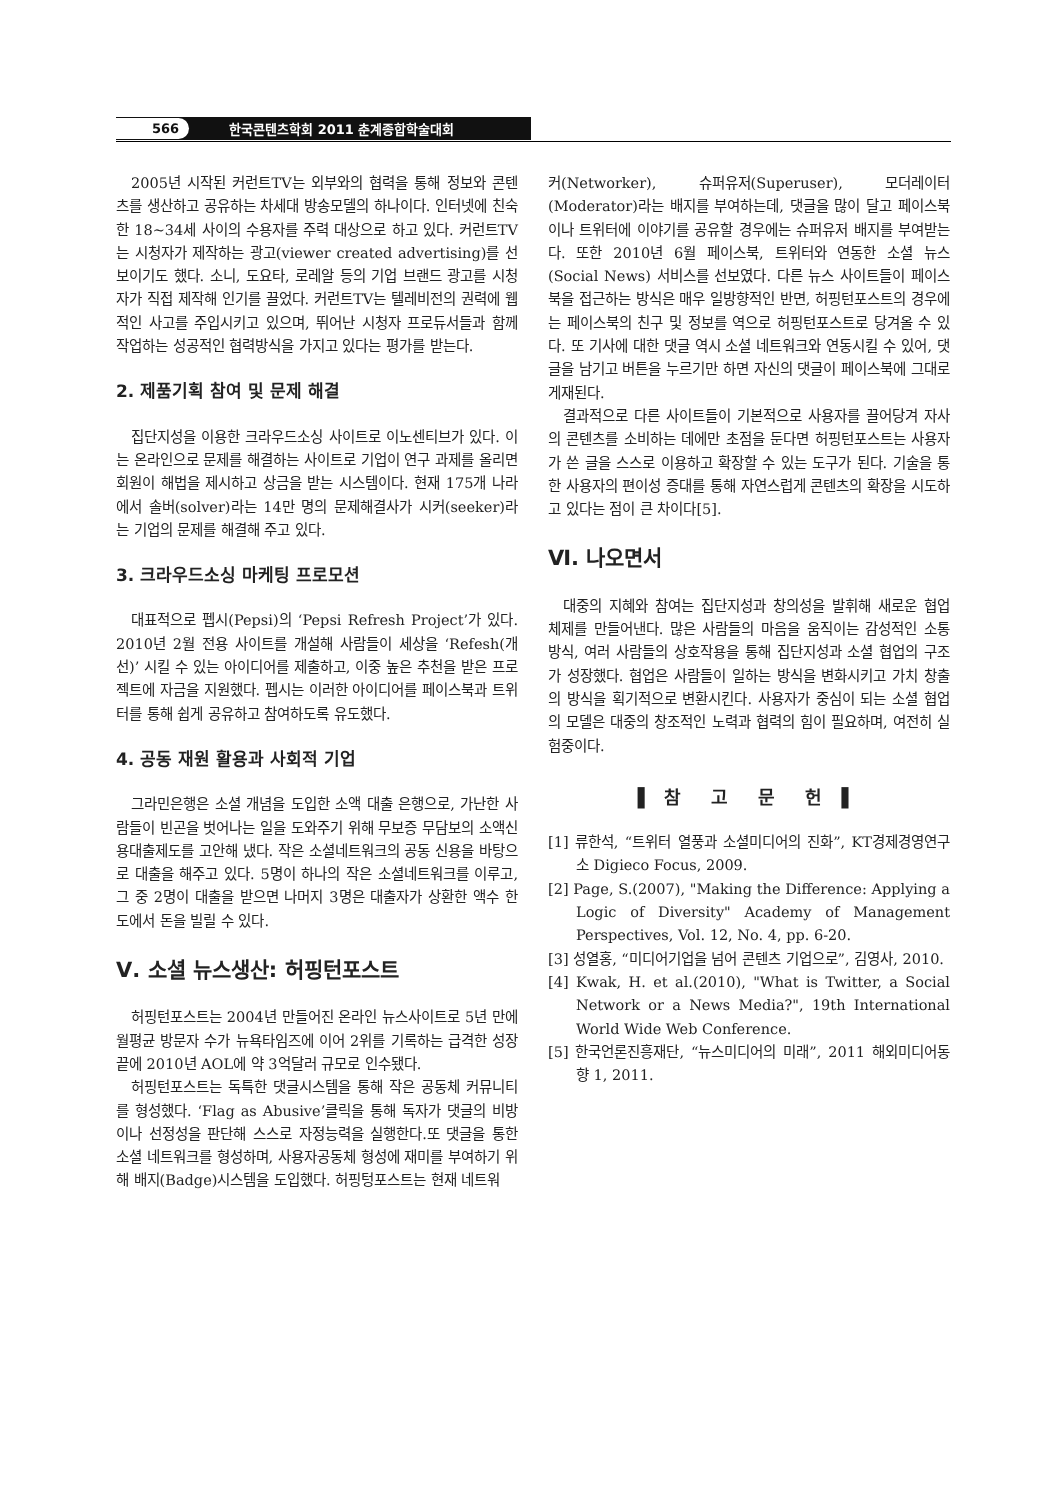566 한국콘텐츠학회 2011 춘계종합학술대회
2005년 시작된 커런트TV는 외부와의 협력을 통해 정보와 콘텐츠를 생산하고 공유하는 차세대 방송모델의 하나이다. 인터넷에 친숙한 18~34세 사이의 수용자를 주력 대상으로 하고 있다. 커런트TV는 시청자가 제작하는 광고(viewer created advertising)를 선보이기도 했다. 소니, 도요타, 로레알 등의 기업 브랜드 광고를 시청자가 직접 제작해 인기를 끌었다. 커런트TV는 텔레비전의 권력에 웹적인 사고를 주입시키고 있으며, 뛰어난 시청자 프로듀서들과 함께 작업하는 성공적인 협력방식을 가지고 있다는 평가를 받는다.
2. 제품기획 참여 및 문제 해결
집단지성을 이용한 크라우드소싱 사이트로 이노센티브가 있다. 이는 온라인으로 문제를 해결하는 사이트로 기업이 연구 과제를 올리면 회원이 해법을 제시하고 상금을 받는 시스템이다. 현재 175개 나라에서 솔버(solver)라는 14만 명의 문제해결사가 시커(seeker)라는 기업의 문제를 해결해 주고 있다.
3. 크라우드소싱 마케팅 프로모션
대표적으로 펩시(Pepsi)의 ‘Pepsi Refresh Project’가 있다. 2010년 2월 전용 사이트를 개설해 사람들이 세상을 ‘Refesh(개선)’ 시킬 수 있는 아이디어를 제출하고, 이중 높은 추천을 받은 프로젝트에 자금을 지원했다. 펩시는 이러한 아이디어를 페이스북과 트위터를 통해 쉽게 공유하고 참여하도록 유도했다.
4. 공동 재원 활용과 사회적 기업
그라민은행은 소셜 개념을 도입한 소액 대출 은행으로, 가난한 사람들이 빈곤을 벗어나는 일을 도와주기 위해 무보증 무담보의 소액신용대출제도를 고안해 냈다. 작은 소셜네트워크의 공동 신용을 바탕으로 대출을 해주고 있다. 5명이 하나의 작은 소셜네트워크를 이루고, 그 중 2명이 대출을 받으면 나머지 3명은 대출자가 상환한 액수 한도에서 돈을 빌릴 수 있다.
Ⅴ. 소셜 뉴스생산: 허핑턴포스트
허핑턴포스트는 2004년 만들어진 온라인 뉴스사이트로 5년 만에 월평균 방문자 수가 뉴욕타임즈에 이어 2위를 기록하는 급격한 성장 끝에 2010년 AOL에 약 3억달러 규모로 인수됐다.
허핑턴포스트는 독특한 댓글시스템을 통해 작은 공동체 커뮤니티를 형성했다. ‘Flag as Abusive’클릭을 통해 독자가 댓글의 비방이나 선정성을 판단해 스스로 자정능력을 실행한다.또 댓글을 통한 소셜 네트워크를 형성하며, 사용자공동체 형성에 재미를 부여하기 위해 배지(Badge)시스템을 도입했다. 허핑텅포스트는 현재 네트워
커(Networker), 슈퍼유저(Superuser), 모더레이터(Moderator)라는 배지를 부여하는데, 댓글을 많이 달고 페이스북이나 트위터에 이야기를 공유할 경우에는 슈퍼유저 배지를 부여받는다. 또한 2010년 6월 페이스북, 트위터와 연동한 소셜 뉴스(Social News) 서비스를 선보였다. 다른 뉴스 사이트들이 페이스북을 접근하는 방식은 매우 일방향적인 반면, 허핑턴포스트의 경우에는 페이스북의 친구 및 정보를 역으로 허핑턴포스트로 당겨올 수 있다. 또 기사에 대한 댓글 역시 소셜 네트워크와 연동시킬 수 있어, 댓글을 남기고 버튼을 누르기만 하면 자신의 댓글이 페이스북에 그대로 게재된다.
결과적으로 다른 사이트들이 기본적으로 사용자를 끌어당겨 자사의 콘텐츠를 소비하는 데에만 초점을 둔다면 허핑턴포스트는 사용자가 쓴 글을 스스로 이용하고 확장할 수 있는 도구가 된다. 기술을 통한 사용자의 편이성 증대를 통해 자연스럽게 콘텐츠의 확장을 시도하고 있다는 점이 큰 차이다[5].
Ⅵ. 나오면서
대중의 지혜와 참여는 집단지성과 창의성을 발휘해 새로운 협업 체제를 만들어낸다. 많은 사람들의 마음을 움직이는 감성적인 소통 방식, 여러 사람들의 상호작용을 통해 집단지성과 소셜 협업의 구조가 성장했다. 협업은 사람들이 일하는 방식을 변화시키고 가치 창출의 방식을 획기적으로 변환시킨다. 사용자가 중심이 되는 소셜 협업의 모델은 대중의 창조적인 노력과 협력의 힘이 필요하며, 여전히 실험중이다.
▌참 고 문 헌▐
[1] 류한석, “트위터 열풍과 소셜미디어의 진화”, KT경제경영연구소 Digieco Focus, 2009.
[2] Page, S.(2007), "Making the Difference: Applying a Logic of Diversity" Academy of Management Perspectives, Vol. 12, No. 4, pp. 6-20.
[3] 성열홍, “미디어기업을 넘어 콘텐츠 기업으로”, 김영사, 2010.
[4] Kwak, H. et al.(2010), "What is Twitter, a Social Network or a News Media?", 19th International World Wide Web Conference.
[5] 한국언론진흥재단, “뉴스미디어의 미래”, 2011 해외미디어동향 1, 2011.